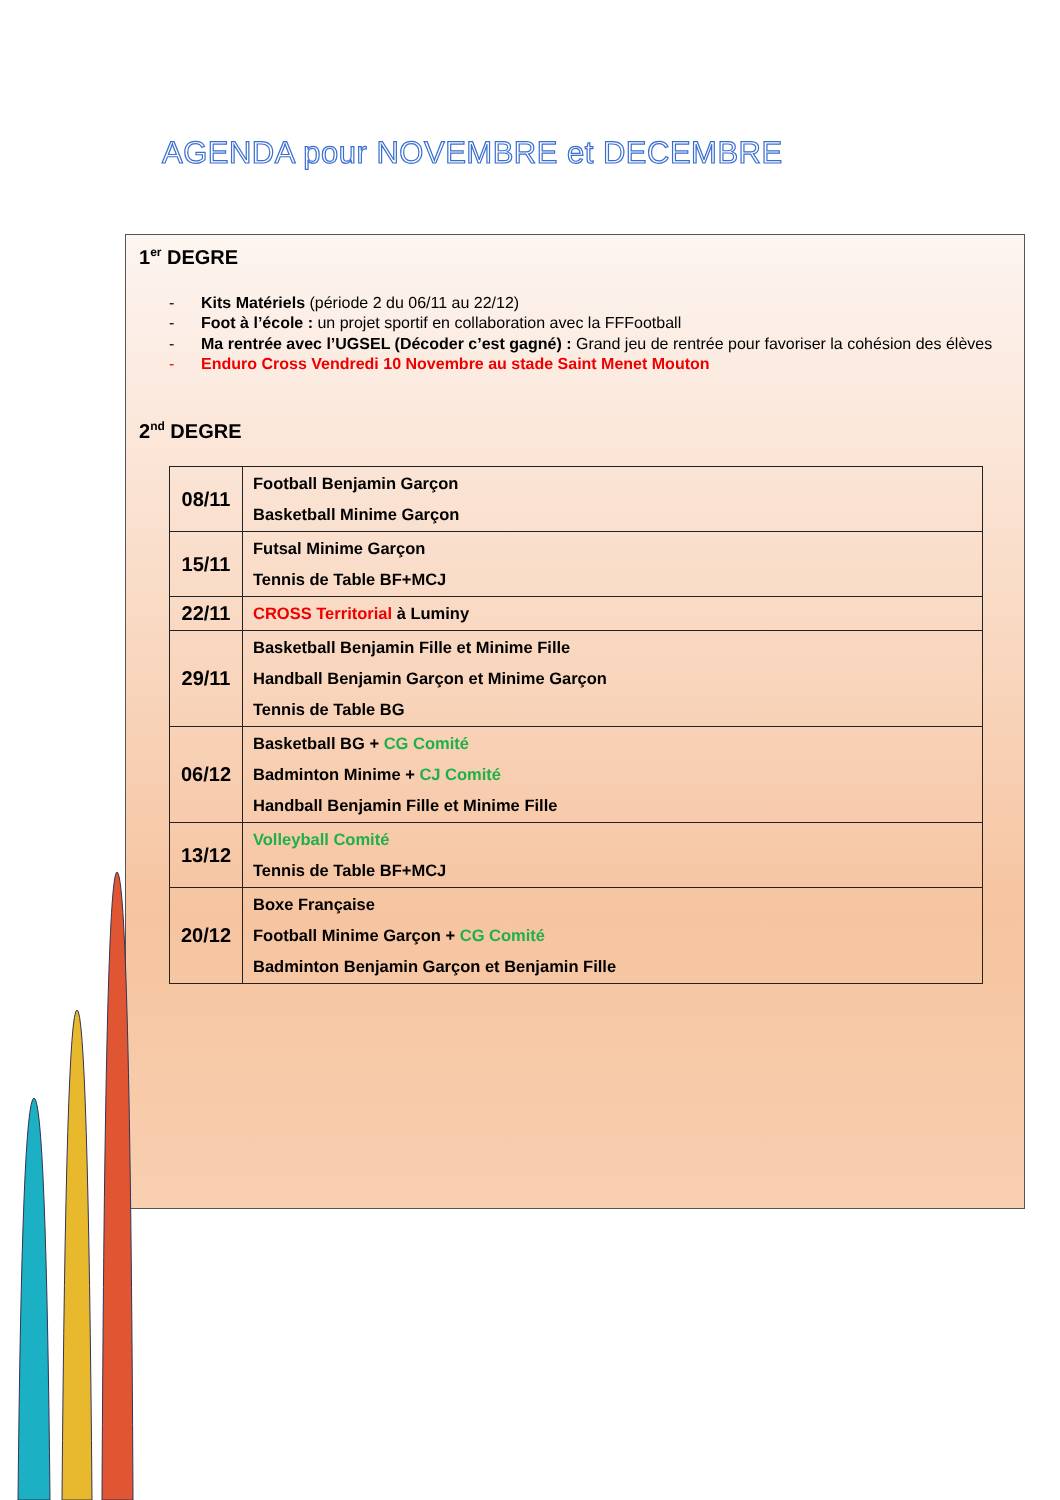AGENDA pour NOVEMBRE et DECEMBRE
1<sup>er</sup> DEGRE
- Kits Matériels (période 2 du 06/11 au 22/12)
- Foot à l’école : un projet sportif en collaboration avec la FFFootball
- Ma rentrée avec l’UGSEL (Décoder c’est gagné) : Grand jeu de rentrée pour favoriser la cohésion des élèves
- Enduro Cross Vendredi 10 Novembre au stade Saint Menet Mouton
2<sup>nd</sup> DEGRE
| 08/11 | Football Benjamin Garçon Basketball Minime Garçon |
| 15/11 | Futsal Minime Garçon Tennis de Table BF+MCJ |
| 22/11 | CROSS Territorial à Luminy |
| 29/11 | Basketball Benjamin Fille et Minime Fille Handball Benjamin Garçon et Minime Garçon Tennis de Table BG |
| 06/12 | Basketball BG + CG Comité Badminton Minime + CJ Comité Handball Benjamin Fille et Minime Fille |
| 13/12 | Volleyball Comité Tennis de Table BF+MCJ |
| 20/12 | Boxe Française Football Minime Garçon + CG Comité Badminton Benjamin Garçon et Benjamin Fille |